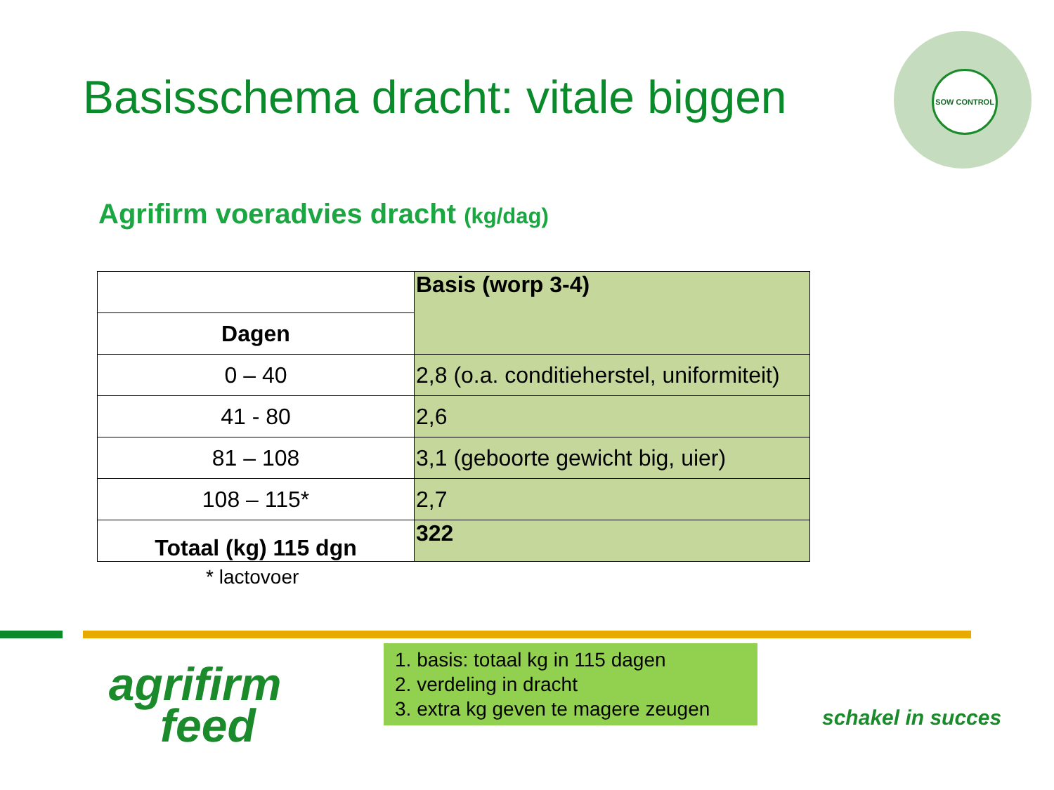Basisschema dracht: vitale biggen
SOW CONTROL
Agrifirm voeradvies dracht (kg/dag)
| | Basis (worp 3-4) |
| Dagen | |
| 0 – 40 | 2,8 (o.a. conditieherstel, uniformiteit) |
| 41 - 80 | 2,6 |
| 81 – 108 | 3,1 (geboorte gewicht big, uier) |
| 108 – 115* | 2,7 |
| Totaal (kg) 115 dgn | 322 |
* lactovoer
agrifirm
feed
1. basis: totaal kg in 115 dagen
2. verdeling in dracht
3. extra kg geven te magere zeugen
schakel in succes